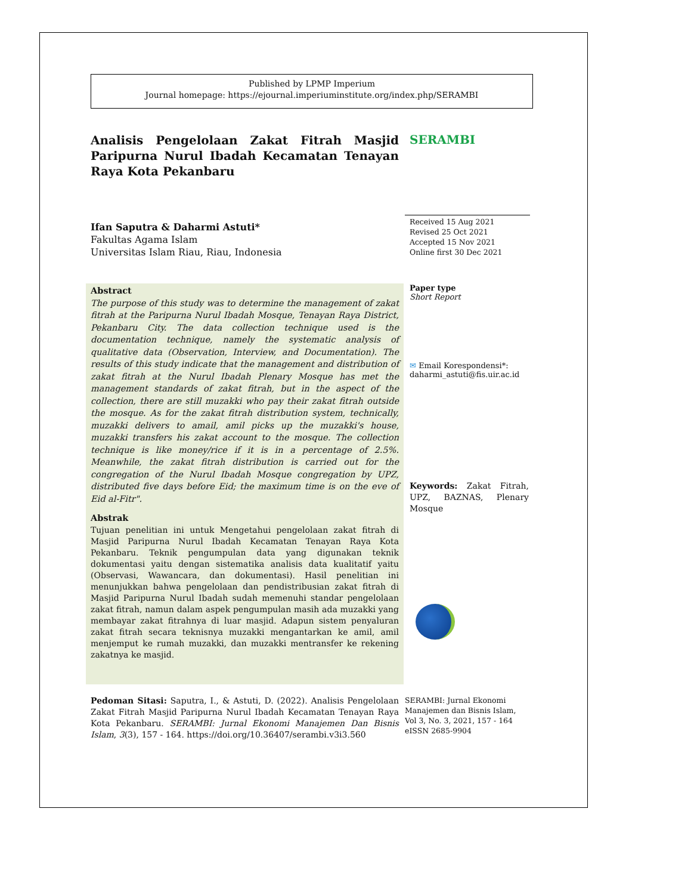Published by LPMP Imperium
Journal homepage: https://ejournal.imperiuminstitute.org/index.php/SERAMBI
Analisis Pengelolaan Zakat Fitrah Masjid Paripurna Nurul Ibadah Kecamatan Tenayan Raya Kota Pekanbaru
SERAMBI
Ifan Saputra & Daharmi Astuti*
Fakultas Agama Islam
Universitas Islam Riau, Riau, Indonesia
Received 15 Aug 2021
Revised 25 Oct 2021
Accepted 15 Nov 2021
Online first 30 Dec 2021
Abstract
The purpose of this study was to determine the management of zakat fitrah at the Paripurna Nurul Ibadah Mosque, Tenayan Raya District, Pekanbaru City. The data collection technique used is the documentation technique, namely the systematic analysis of qualitative data (Observation, Interview, and Documentation). The results of this study indicate that the management and distribution of zakat fitrah at the Nurul Ibadah Plenary Mosque has met the management standards of zakat fitrah, but in the aspect of the collection, there are still muzakki who pay their zakat fitrah outside the mosque. As for the zakat fitrah distribution system, technically, muzakki delivers to amail, amil picks up the muzakki's house, muzakki transfers his zakat account to the mosque. The collection technique is like money/rice if it is in a percentage of 2.5%. Meanwhile, the zakat fitrah distribution is carried out for the congregation of the Nurul Ibadah Mosque congregation by UPZ, distributed five days before Eid; the maximum time is on the eve of Eid al-Fitr".
Abstrak
Tujuan penelitian ini untuk Mengetahui pengelolaan zakat fitrah di Masjid Paripurna Nurul Ibadah Kecamatan Tenayan Raya Kota Pekanbaru. Teknik pengumpulan data yang digunakan teknik dokumentasi yaitu dengan sistematika analisis data kualitatif yaitu (Observasi, Wawancara, dan dokumentasi). Hasil penelitian ini menunjukkan bahwa pengelolaan dan pendistribusian zakat fitrah di Masjid Paripurna Nurul Ibadah sudah memenuhi standar pengelolaan zakat fitrah, namun dalam aspek pengumpulan masih ada muzakki yang membayar zakat fitrahnya di luar masjid. Adapun sistem penyaluran zakat fitrah secara teknisnya muzakki mengantarkan ke amil, amil menjemput ke rumah muzakki, dan muzakki mentransfer ke rekening zakatnya ke masjid.
Paper type
Short Report
✉ Email Korespondensi*:
daharmi_astuti@fis.uir.ac.id
Keywords: Zakat Fitrah, UPZ, BAZNAS, Plenary Mosque
Pedoman Sitasi: Saputra, I., & Astuti, D. (2022). Analisis Pengelolaan Zakat Fitrah Masjid Paripurna Nurul Ibadah Kecamatan Tenayan Raya Kota Pekanbaru. SERAMBI: Jurnal Ekonomi Manajemen Dan Bisnis Islam, 3(3), 157 - 164. https://doi.org/10.36407/serambi.v3i3.560
SERAMBI: Jurnal Ekonomi Manajemen dan Bisnis Islam,
Vol 3, No. 3, 2021, 157 - 164
eISSN 2685-9904